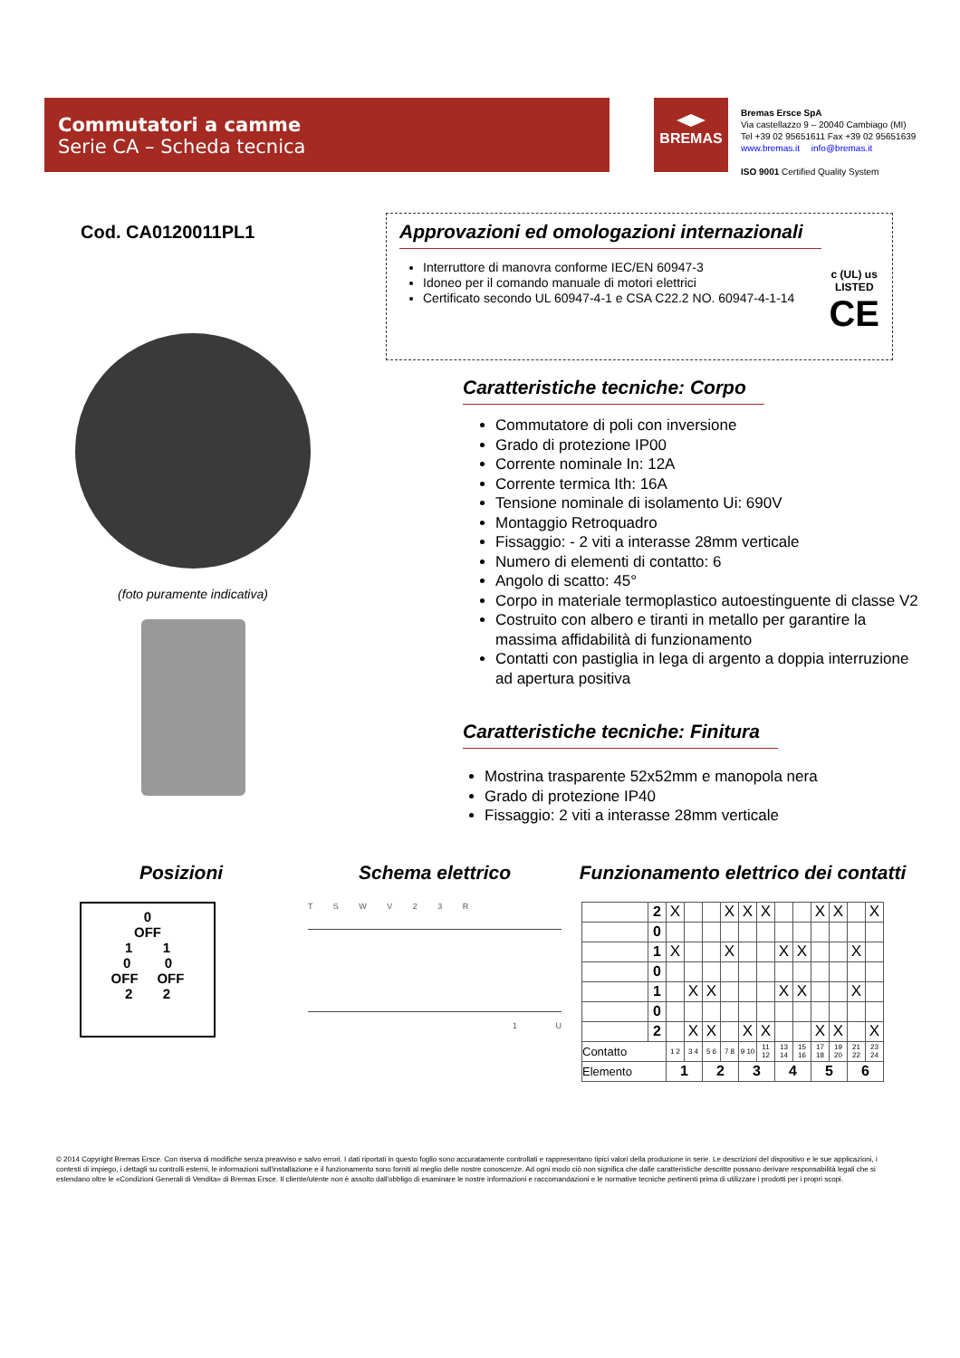Commutatori a camme
Serie CA – Scheda tecnica
BREMAS
Bremas Ersce SpA
Via castellazzo 9 – 20040 Cambiago (MI)
Tel +39 02 95651611 Fax +39 02 95651639
www.bremas.it info@bremas.it
ISO 9001 Certified Quality System
Cod. CA0120011PL1
(foto puramente indicativa)
Approvazioni ed omologazioni internazionali
Interruttore di manovra conforme IEC/EN 60947-3
Idoneo per il comando manuale di motori elettrici
Certificato secondo UL 60947-4-1 e CSA C22.2 NO. 60947-4-1-14
c (UL) us
LISTED
CE
Caratteristiche tecniche: Corpo
Commutatore di poli con inversione
Grado di protezione IP00
Corrente nominale In: 12A
Corrente termica Ith: 16A
Tensione nominale di isolamento Ui: 690V
Montaggio Retroquadro
Fissaggio: - 2 viti a interasse 28mm verticale
Numero di elementi di contatto: 6
Angolo di scatto: 45°
Corpo in materiale termoplastico autoestinguente di classe V2
Costruito con albero e tiranti in metallo per garantire la massima affidabilità di funzionamento
Contatti con pastiglia in lega di argento a doppia interruzione ad apertura positiva
Caratteristiche tecniche: Finitura
Mostrina trasparente 52x52mm e manopola nera
Grado di protezione IP40
Fissaggio: 2 viti a interasse 28mm verticale
Posizioni
0
OFF
1 1
0 0
OFF OFF
2 2
Schema elettrico
T S W V 2 3 R
1 U
Funzionamento elettrico dei contatti
| | 2 | X | | | X | X | X | | | X | X | | X |
| | 0 | | | | | | | | | | | | |
| | 1 | X | | | X | | | X | X | | | X | |
| | 0 | | | | | | | | | | | | |
| | 1 | | X | X | | | | X | X | | | X | |
| | 0 | | | | | | | | | | | | |
| | 2 | | X | X | | X | X | | | X | X | | X |
| Contatto | | 1 2 | 3 4 | 5 6 | 7 8 | 9 10 | 11 12 | 13 14 | 15 16 | 17 18 | 19 20 | 21 22 | 23 24 |
| Elemento | | 1 | | 2 | | 3 | | 4 | | 5 | | 6 | |
© 2014 Copyright Bremas Ersce. Con riserva di modifiche senza preavviso e salvo errori. I dati riportati in questo foglio sono accuratamente controllati e rappresentano tipici valori della produzione in serie. Le descrizioni del dispositivo e le sue applicazioni, i contesti di impiego, i dettagli su controlli esterni, le informazioni sull'installazione e il funzionamento sono forniti al meglio delle nostre conoscenze. Ad ogni modo ciò non significa che dalle caratteristiche descritte possano derivare responsabilità legali che si estendano oltre le «Condizioni Generali di Vendita» di Bremas Ersce. Il cliente/utente non è assolto dall'obbligo di esaminare le nostre informazioni e raccomandazioni e le normative tecniche pertinenti prima di utilizzare i prodotti per i propri scopi.